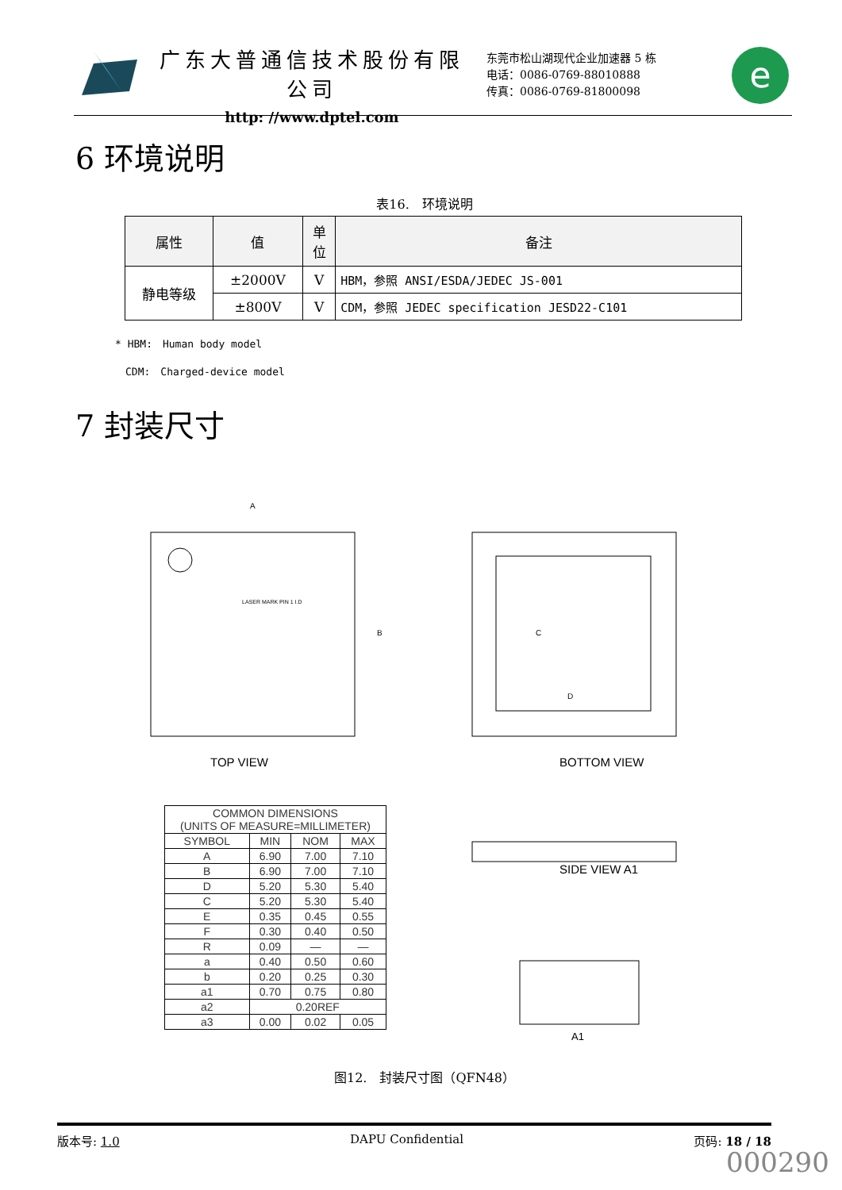广东大普通信技术股份有限公司
http: //www.dptel.com
东莞市松山湖现代企业加速器 5 栋
电话：0086-0769-88010888
传真：0086-0769-81800098
e
6 环境说明
表16.　环境说明
| 属性 | 值 | 单 位 | 备注 |
| --- | --- | --- | --- |
| 静电等级 | ±2000V | V | HBM，参照 ANSI/ESDA/JEDEC JS-001 |
| | ±800V | V | CDM，参照 JEDEC specification JESD22-C101 |
* HBM:　Human body model
　CDM:　Charged-device model
7 封装尺寸
LASER MARK PIN 1 I.D
A
B
TOP VIEW
| COMMON DIMENSIONS (UNITS OF MEASURE=MILLIMETER) | | | |
| SYMBOL | MIN | NOM | MAX |
| A | 6.90 | 7.00 | 7.10 |
| B | 6.90 | 7.00 | 7.10 |
| D | 5.20 | 5.30 | 5.40 |
| C | 5.20 | 5.30 | 5.40 |
| E | 0.35 | 0.45 | 0.55 |
| F | 0.30 | 0.40 | 0.50 |
| R | 0.09 | — | — |
| a | 0.40 | 0.50 | 0.60 |
| b | 0.20 | 0.25 | 0.30 |
| a1 | 0.70 | 0.75 | 0.80 |
| a2 | 0.20REF | | |
| a3 | 0.00 | 0.02 | 0.05 |
C
D
BOTTOM VIEW
SIDE VIEW A1
A1
图12.　封装尺寸图（QFN48）
版本号: 1.0 DAPU Confidential 页码: 18 / 18
000290